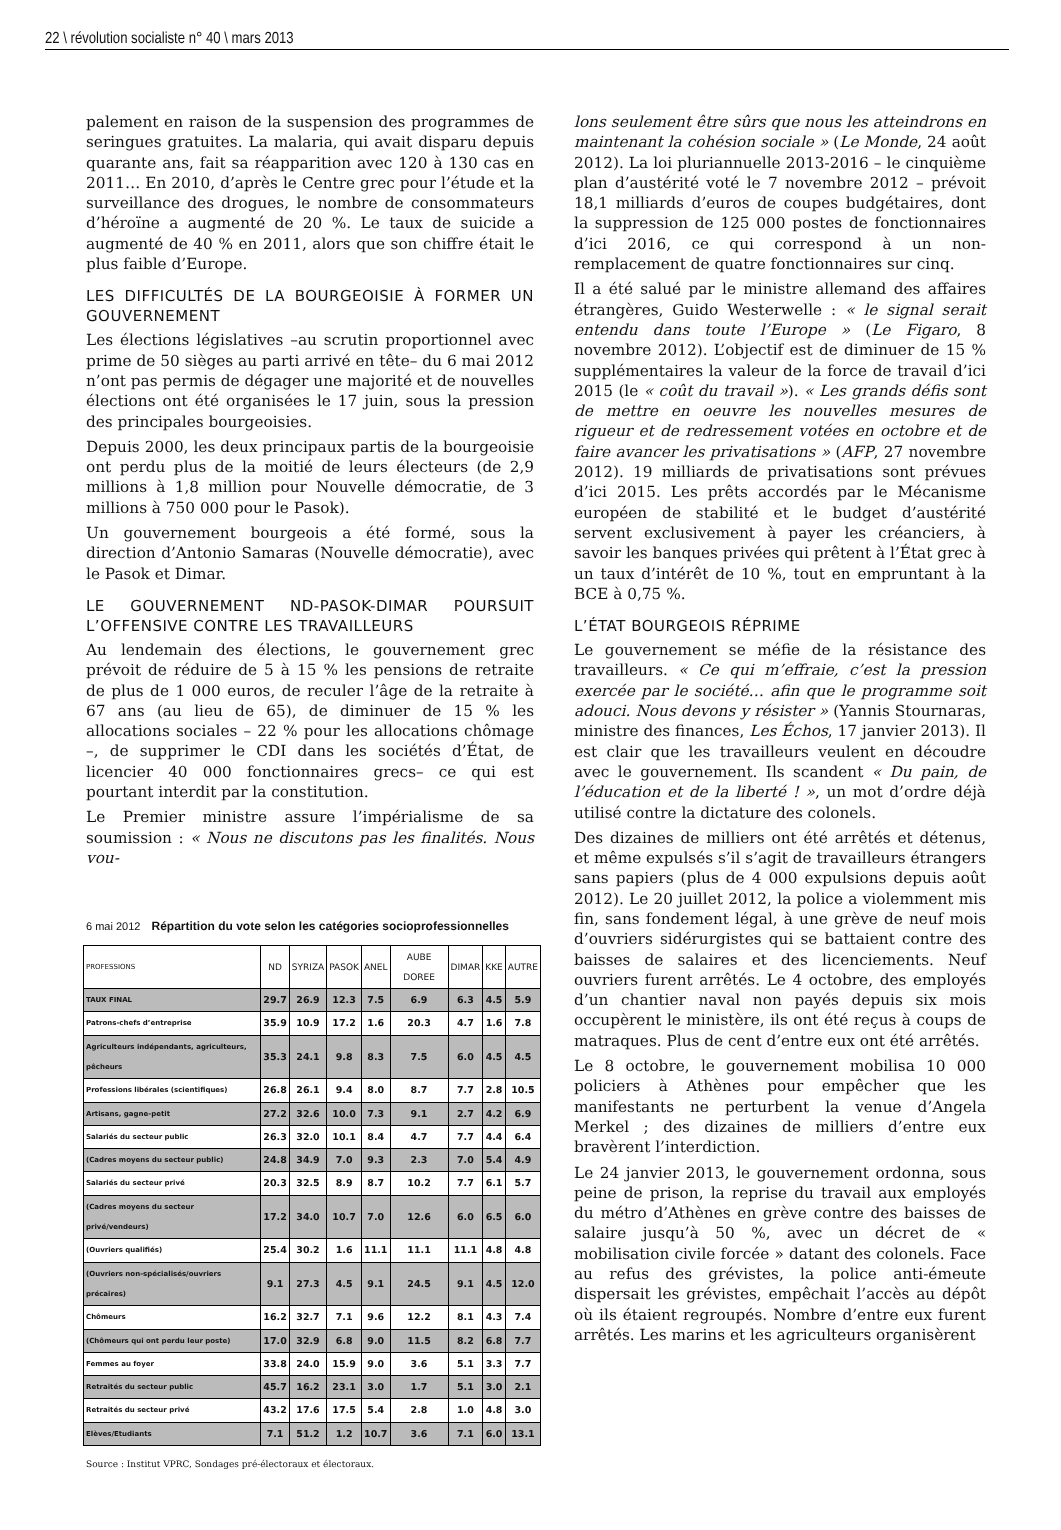22 \ révolution socialiste n° 40 \ mars 2013
palement en raison de la suspension des programmes de seringues gratuites. La malaria, qui avait disparu depuis quarante ans, fait sa réapparition avec 120 à 130 cas en 2011… En 2010, d’après le Centre grec pour l’étude et la surveillance des drogues, le nombre de consommateurs d’héroïne a augmenté de 20 %. Le taux de suicide a augmenté de 40 % en 2011, alors que son chiffre était le plus faible d’Europe.
LES DIFFICULTÉS DE LA BOURGEOISIE À FORMER UN GOUVERNEMENT
Les élections législatives –au scrutin proportionnel avec prime de 50 sièges au parti arrivé en tête– du 6 mai 2012 n’ont pas permis de dégager une majorité et de nouvelles élections ont été organisées le 17 juin, sous la pression des principales bourgeoisies.
Depuis 2000, les deux principaux partis de la bourgeoisie ont perdu plus de la moitié de leurs électeurs (de 2,9 millions à 1,8 million pour Nouvelle démocratie, de 3 millions à 750 000 pour le Pasok).
Un gouvernement bourgeois a été formé, sous la direction d’Antonio Samaras (Nouvelle démocratie), avec le Pasok et Dimar.
LE GOUVERNEMENT ND-PASOK-DIMAR POURSUIT L’OFFENSIVE CONTRE LES TRAVAILLEURS
Au lendemain des élections, le gouvernement grec prévoit de réduire de 5 à 15 % les pensions de retraite de plus de 1 000 euros, de reculer l’âge de la retraite à 67 ans (au lieu de 65), de diminuer de 15 % les allocations sociales – 22 % pour les allocations chômage –, de supprimer le CDI dans les sociétés d’État, de licencier 40 000 fonctionnaires grecs– ce qui est pourtant interdit par la constitution.
Le Premier ministre assure l’impérialisme de sa soumission : « Nous ne discutons pas les finalités. Nous vou-
6 mai 2012 Répartition du vote selon les catégories socioprofessionnelles
| PROFESSIONS | ND | SYRIZA | PASOK | ANEL | AUBE DOREE | DIMAR | KKE | AUTRE |
| --- | --- | --- | --- | --- | --- | --- | --- | --- |
| TAUX FINAL | 29.7 | 26.9 | 12.3 | 7.5 | 6.9 | 6.3 | 4.5 | 5.9 |
| Patrons-chefs d’entreprise | 35.9 | 10.9 | 17.2 | 1.6 | 20.3 | 4.7 | 1.6 | 7.8 |
| Agriculteurs indépendants, agriculteurs, pêcheurs | 35.3 | 24.1 | 9.8 | 8.3 | 7.5 | 6.0 | 4.5 | 4.5 |
| Professions libérales (scientifiques) | 26.8 | 26.1 | 9.4 | 8.0 | 8.7 | 7.7 | 2.8 | 10.5 |
| Artisans, gagne-petit | 27.2 | 32.6 | 10.0 | 7.3 | 9.1 | 2.7 | 4.2 | 6.9 |
| Salariés du secteur public | 26.3 | 32.0 | 10.1 | 8.4 | 4.7 | 7.7 | 4.4 | 6.4 |
| (Cadres moyens du secteur public) | 24.8 | 34.9 | 7.0 | 9.3 | 2.3 | 7.0 | 5.4 | 4.9 |
| Salariés du secteur privé | 20.3 | 32.5 | 8.9 | 8.7 | 10.2 | 7.7 | 6.1 | 5.7 |
| (Cadres moyens du secteur privé/vendeurs) | 17.2 | 34.0 | 10.7 | 7.0 | 12.6 | 6.0 | 6.5 | 6.0 |
| (Ouvriers qualifiés) | 25.4 | 30.2 | 1.6 | 11.1 | 11.1 | 11.1 | 4.8 | 4.8 |
| (Ouvriers non-spécialisés/ouvriers précaires) | 9.1 | 27.3 | 4.5 | 9.1 | 24.5 | 9.1 | 4.5 | 12.0 |
| Chômeurs | 16.2 | 32.7 | 7.1 | 9.6 | 12.2 | 8.1 | 4.3 | 7.4 |
| (Chômeurs qui ont perdu leur poste) | 17.0 | 32.9 | 6.8 | 9.0 | 11.5 | 8.2 | 6.8 | 7.7 |
| Femmes au foyer | 33.8 | 24.0 | 15.9 | 9.0 | 3.6 | 5.1 | 3.3 | 7.7 |
| Retraités du secteur public | 45.7 | 16.2 | 23.1 | 3.0 | 1.7 | 5.1 | 3.0 | 2.1 |
| Retraités du secteur privé | 43.2 | 17.6 | 17.5 | 5.4 | 2.8 | 1.0 | 4.8 | 3.0 |
| Elèves/Etudiants | 7.1 | 51.2 | 1.2 | 10.7 | 3.6 | 7.1 | 6.0 | 13.1 |
Source : Institut VPRC, Sondages pré-électoraux et électoraux.
lons seulement être sûrs que nous les atteindrons en maintenant la cohésion sociale » (Le Monde, 24 août 2012). La loi pluriannuelle 2013-2016 – le cinquième plan d’austérité voté le 7 novembre 2012 – prévoit 18,1 milliards d’euros de coupes budgétaires, dont la suppression de 125 000 postes de fonctionnaires d’ici 2016, ce qui correspond à un non-remplacement de quatre fonctionnaires sur cinq.
Il a été salué par le ministre allemand des affaires étrangères, Guido Westerwelle : « le signal serait entendu dans toute l’Europe » (Le Figaro, 8 novembre 2012). L’objectif est de diminuer de 15 % supplémentaires la valeur de la force de travail d’ici 2015 (le « coût du travail »). « Les grands défis sont de mettre en oeuvre les nouvelles mesures de rigueur et de redressement votées en octobre et de faire avancer les privatisations » (AFP, 27 novembre 2012). 19 milliards de privatisations sont prévues d’ici 2015. Les prêts accordés par le Mécanisme européen de stabilité et le budget d’austérité servent exclusivement à payer les créanciers, à savoir les banques privées qui prêtent à l’État grec à un taux d’intérêt de 10 %, tout en empruntant à la BCE à 0,75 %.
L’ÉTAT BOURGEOIS RÉPRIME
Le gouvernement se méfie de la résistance des travailleurs. « Ce qui m’effraie, c’est la pression exercée par le société… afin que le programme soit adouci. Nous devons y résister » (Yannis Stournaras, ministre des finances, Les Échos, 17 janvier 2013). Il est clair que les travailleurs veulent en découdre avec le gouvernement. Ils scandent « Du pain, de l’éducation et de la liberté ! », un mot d’ordre déjà utilisé contre la dictature des colonels.
Des dizaines de milliers ont été arrêtés et détenus, et même expulsés s’il s’agit de travailleurs étrangers sans papiers (plus de 4 000 expulsions depuis août 2012). Le 20 juillet 2012, la police a violemment mis fin, sans fondement légal, à une grève de neuf mois d’ouvriers sidérurgistes qui se battaient contre des baisses de salaires et des licenciements. Neuf ouvriers furent arrêtés. Le 4 octobre, des employés d’un chantier naval non payés depuis six mois occupèrent le ministère, ils ont été reçus à coups de matraques. Plus de cent d’entre eux ont été arrêtés.
Le 8 octobre, le gouvernement mobilisa 10 000 policiers à Athènes pour empêcher que les manifestants ne perturbent la venue d’Angela Merkel ; des dizaines de milliers d’entre eux bravèrent l’interdiction.
Le 24 janvier 2013, le gouvernement ordonna, sous peine de prison, la reprise du travail aux employés du métro d’Athènes en grève contre des baisses de salaire jusqu’à 50 %, avec un décret de « mobilisation civile forcée » datant des colonels. Face au refus des grévistes, la police anti-émeute dispersait les grévistes, empêchait l’accès au dépôt où ils étaient regroupés. Nombre d’entre eux furent arrêtés. Les marins et les agriculteurs organisèrent